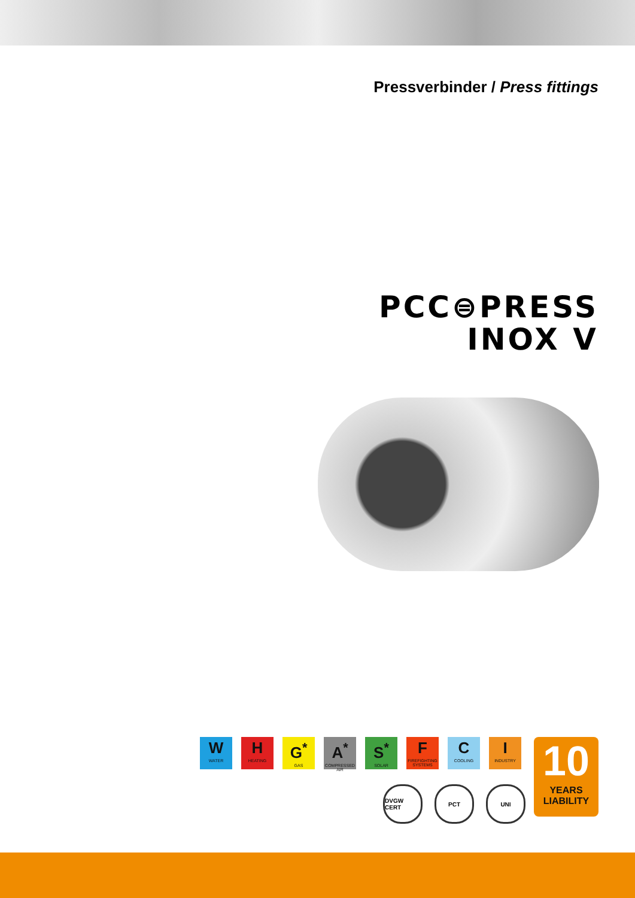Pressverbinder / Press fittings
PCC⊜PRESS
INOX V
W
WATER
H
HEATING
G<sup>*</sup>
GAS
A<sup>*</sup>
COMPRESSED AIR
S<sup>*</sup>
SOLAR
F
FIREFIGHTING SYSTEMS
C
COOLING
I
INDUSTRY
DVGW CERT PCT UNI
10
YEARS
LIABILITY